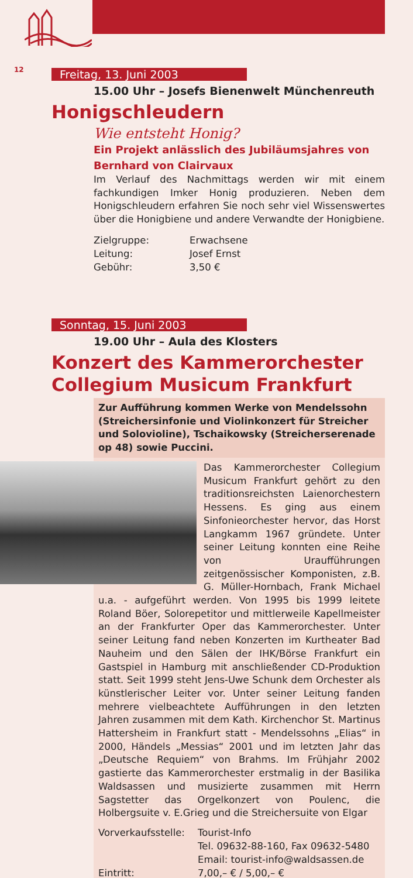12
Freitag, 13. Juni 2003
15.00 Uhr – Josefs Bienenwelt Münchenreuth
Honigschleudern
Wie entsteht Honig?
Ein Projekt anlässlich des Jubiläumsjahres von Bernhard von Clairvaux
Im Verlauf des Nachmittags werden wir mit einem fachkundigen Imker Honig produzieren. Neben dem Honigschleudern erfahren Sie noch sehr viel Wissenswertes über die Honigbiene und andere Verwandte der Honigbiene.
Zielgruppe: Erwachsene
Leitung: Josef Ernst
Gebühr: 3,50 €
Sonntag, 15. Juni 2003
19.00 Uhr – Aula des Klosters
Konzert des Kammerorchester
Collegium Musicum Frankfurt
Zur Aufführung kommen Werke von Mendelssohn (Streichersinfonie und Violinkonzert für Streicher und Solovioline), Tschaikowsky (Streicherserenade op 48) sowie Puccini.
Das Kammerorchester Collegium Musicum Frankfurt gehört zu den traditionsreichsten Laienorchestern Hessens. Es ging aus einem Sinfonieorchester hervor, das Horst Langkamm 1967 gründete. Unter seiner Leitung konnten eine Reihe von Uraufführungen zeitgenössischer Komponisten, z.B. G. Müller-Hornbach, Frank Michael u.a. - aufgeführt werden. Von 1995 bis 1999 leitete Roland Böer, Solorepetitor und mittlerweile Kapellmeister an der Frankfurter Oper das Kammerorchester. Unter seiner Leitung fand neben Konzerten im Kurtheater Bad Nauheim und den Sälen der IHK/Börse Frankfurt ein Gastspiel in Hamburg mit anschließender CD-Produktion statt. Seit 1999 steht Jens-Uwe Schunk dem Orchester als künstlerischer Leiter vor. Unter seiner Leitung fanden mehrere vielbeachtete Aufführungen in den letzten Jahren zusammen mit dem Kath. Kirchenchor St. Martinus Hattersheim in Frankfurt statt - Mendelssohns „Elias“ in 2000, Händels „Messias“ 2001 und im letzten Jahr das „Deutsche Requiem“ von Brahms. Im Frühjahr 2002 gastierte das Kammerorchester erstmalig in der Basilika Waldsassen und musizierte zusammen mit Herrn Sagstetter das Orgelkonzert von Poulenc, die Holbergsuite v. E.Grieg und die Streichersuite von Elgar
Vorverkaufsstelle: Tourist-Info
Tel. 09632-88-160, Fax 09632-5480
Email: tourist-info@waldsassen.de
Eintritt: 7,00,– € / 5,00,– €